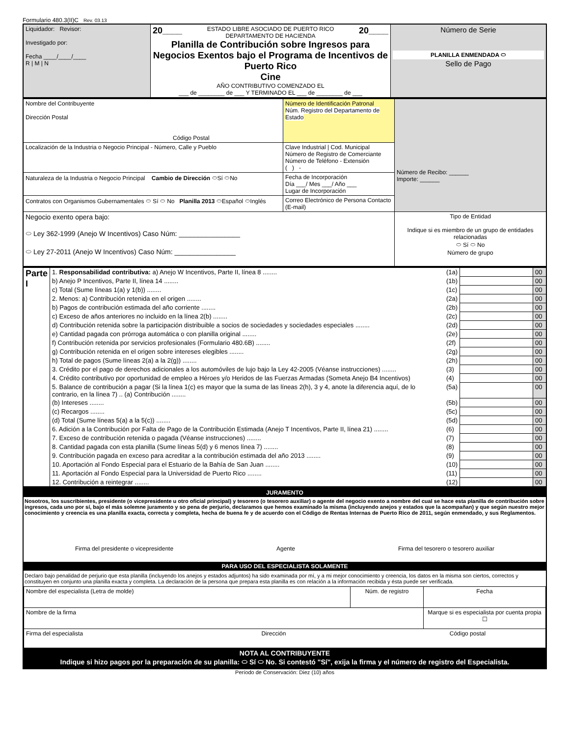Formulario 480.3(II)C Rev. 03.13
| Liquidador: Revisor: Investigado por: Fecha ____/____/____ R / M / N | 20____ 20____ ESTADO LIBRE ASOCIADO DE PUERTO RICO DEPARTAMENTO DE HACIENDA Planilla de Contribución sobre Ingresos para Negocios Exentos bajo el Programa de Incentivos de Puerto Rico Cine AÑO CONTRIBUTIVO COMENZADO EL ___ de ________ de ___ Y TERMINADO EL ___ de ________ de ___ | Número de Serie PLANILLA ENMENDADA ⬭ Sello de Pago |
| Nombre del Contribuyente Dirección Postal Código Postal | Número de Identificación Patronal Núm. Registro del Departamento de Estado | Número de Recibo: ______ Importe: ______ |
| Localización de la Industria o Negocio Principal - Número, Calle y Pueblo | Clave Industrial / Cod. Municipal Número de Registro de Comerciante Número de Teléfono - Extensión ( ) - | |
| Naturaleza de la Industria o Negocio Principal Cambio de Dirección ⬭Sí ⬭No | Fecha de Incorporación Día ___/ Mes ___/ Año ___ Lugar de Incorporación | |
| Contratos con Organismos Gubernamentales ⬭ Sí ⬭ No Planilla 2013 ⬭Español ⬭Inglés | Correo Electrónico de Persona Contacto (E-mail) | |
| Negocio exento opera bajo: ⬭ Ley 362-1999 (Anejo W Incentivos) Caso Núm: ________________ ⬭ Ley 27-2011 (Anejo W Incentivos) Caso Núm: ________________ | | Tipo de Entidad Indique si es miembro de un grupo de entidades relacionadas ⬭ Sí ⬭ No Número de grupo |
| Parte I | 1. Responsabilidad contributiva: a) Anejo W Incentivos, Parte II, línea 8 ........ | (1a) | | 00 |
| | b) Anejo P Incentivos, Parte II, línea 14 ........ | (1b) | | 00 |
| | c) Total (Sume líneas 1(a) y 1(b)) ........ | (1c) | | 00 |
| | 2. Menos: a) Contribución retenida en el origen ........ | (2a) | | 00 |
| | b) Pagos de contribución estimada del año corriente ........ | (2b) | | 00 |
| | c) Exceso de años anteriores no incluido en la línea 2(b) ........ | (2c) | | 00 |
| | d) Contribución retenida sobre la participación distribuible a socios de sociedades y sociedades especiales ........ | (2d) | | 00 |
| | e) Cantidad pagada con prórroga automática o con planilla original ........ | (2e) | | 00 |
| | f) Contribución retenida por servicios profesionales (Formulario 480.6B) ........ | (2f) | | 00 |
| | g) Contribución retenida en el origen sobre intereses elegibles ........ | (2g) | | 00 |
| | h) Total de pagos (Sume líneas 2(a) a la 2(g)) ........ | (2h) | | 00 |
| | 3. Crédito por el pago de derechos adicionales a los automóviles de lujo bajo la Ley 42-2005 (Véanse instrucciones) ........ | (3) | | 00 |
| | 4. Crédito contributivo por oportunidad de empleo a Héroes y/o Heridos de las Fuerzas Armadas (Someta Anejo B4 Incentivos) | (4) | | 00 |
| | 5. Balance de contribución a pagar (Si la línea 1(c) es mayor que la suma de las líneas 2(h), 3 y 4, anote la diferencia aquí, de lo contrario, en la línea 7) .. (a) Contribución ........ | (5a) | | 00 |
| | (b) Intereses ........ | (5b) | | 00 |
| | (c) Recargos ........ | (5c) | | 00 |
| | (d) Total (Sume líneas 5(a) a la 5(c)) ........ | (5d) | | 00 |
| | 6. Adición a la Contribución por Falta de Pago de la Contribución Estimada (Anejo T Incentivos, Parte II, línea 21) ........ | (6) | | 00 |
| | 7. Exceso de contribución retenida o pagada (Véanse instrucciones) ........ | (7) | | 00 |
| | 8. Cantidad pagada con esta planilla (Sume líneas 5(d) y 6 menos línea 7) ........ | (8) | | 00 |
| | 9. Contribución pagada en exceso para acreditar a la contribución estimada del año 2013 ........ | (9) | | 00 |
| | 10. Aportación al Fondo Especial para el Estuario de la Bahía de San Juan ........ | (10) | | 00 |
| | 11. Aportación al Fondo Especial para la Universidad de Puerto Rico ........ | (11) | | 00 |
| | 12. Contribución a reintegrar ........ | (12) | | 00 |
JURAMENTO
Nosotros, los suscribientes, presidente (o vicepresidente u otro oficial principal) y tesorero (o tesorero auxiliar) o agente del negocio exento a nombre del cual se hace esta planilla de contribución sobre ingresos, cada uno por sí, bajo el más solemne juramento y so pena de perjurio, declaramos que hemos examinado la misma (incluyendo anejos y estados que la acompañan) y que según nuestro mejor conocimiento y creencia es una planilla exacta, correcta y completa, hecha de buena fe y de acuerdo con el Código de Rentas Internas de Puerto Rico de 2011, según enmendado, y sus Reglamentos.
Firma del presidente o vicepresidente Agente Firma del tesorero o tesorero auxiliar
PARA USO DEL ESPECIALISTA SOLAMENTE
Declaro bajo penalidad de perjurio que esta planilla (incluyendo los anejos y estados adjuntos) ha sido examinada por mí, y a mi mejor conocimiento y creencia, los datos en la misma son ciertos, correctos y constituyen en conjunto una planilla exacta y completa. La declaración de la persona que prepara esta planilla es con relación a la información recibida y ésta puede ser verificada.
| Nombre del especialista (Letra de molde) | Núm. de registro | Fecha |
| Nombre de la firma | | Marque si es especialista por cuenta propia ☐ |
| Firma del especialista Dirección Código postal | | |
NOTA AL CONTRIBUYENTE
Indique si hizo pagos por la preparación de su planilla: ⬭ Sí ⬭ No. Si contestó "Sí", exija la firma y el número de registro del Especialista.
Período de Conservación: Diez (10) años